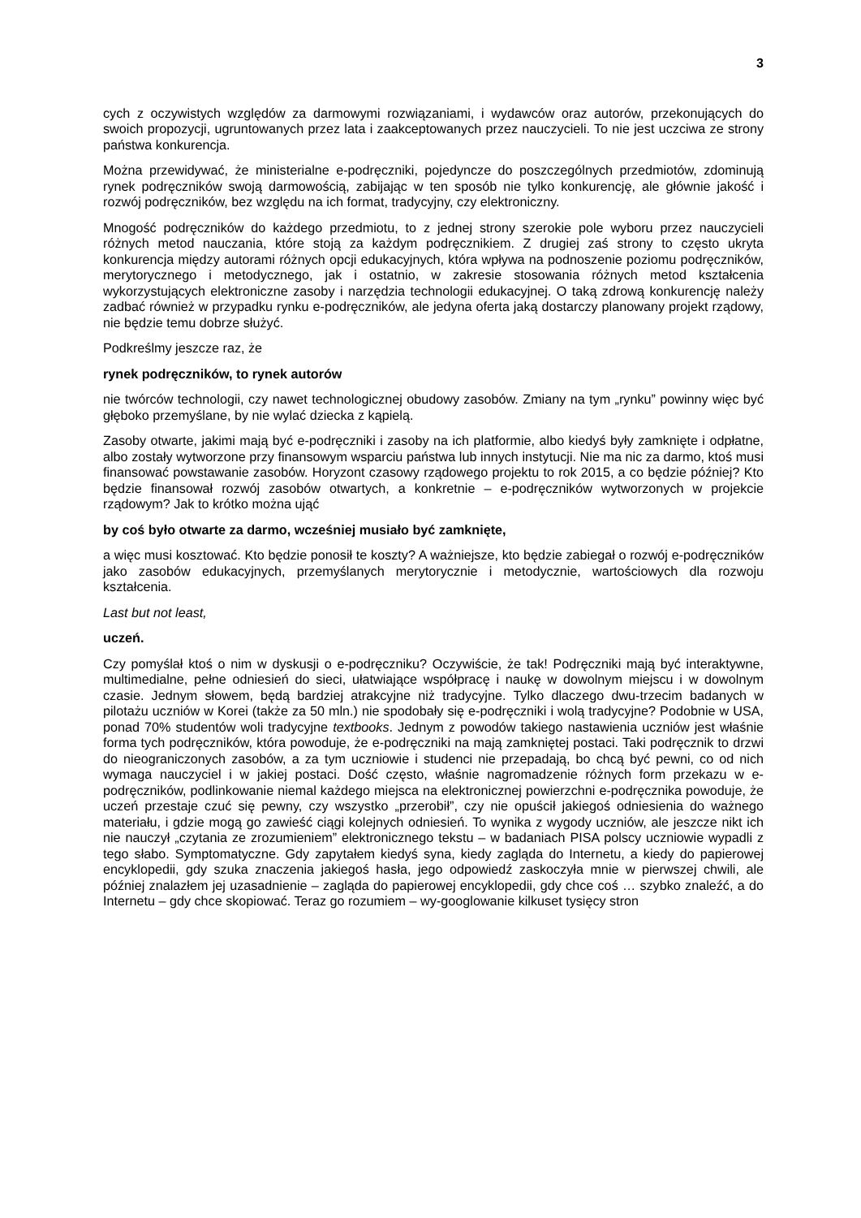3
cych z oczywistych względów za darmowymi rozwiązaniami, i wydawców oraz autorów, przekonujących do swoich propozycji, ugruntowanych przez lata i zaakceptowanych przez nauczycieli. To nie jest uczciwa ze strony państwa konkurencja.
Można przewidywać, że ministerialne e-podręczniki, pojedyncze do poszczególnych przedmiotów, zdominują rynek podręczników swoją darmowością, zabijając w ten sposób nie tylko konkurencję, ale głównie jakość i rozwój podręczników, bez względu na ich format, tradycyjny, czy elektroniczny.
Mnogość podręczników do każdego przedmiotu, to z jednej strony szerokie pole wyboru przez nauczycieli różnych metod nauczania, które stoją za każdym podręcznikiem. Z drugiej zaś strony to często ukryta konkurencja między autorami różnych opcji edukacyjnych, która wpływa na podnoszenie poziomu podręczników, merytorycznego i metodycznego, jak i ostatnio, w zakresie stosowania różnych metod kształcenia wykorzystujących elektroniczne zasoby i narzędzia technologii edukacyjnej. O taką zdrową konkurencję należy zadbać również w przypadku rynku e-podręczników, ale jedyna oferta jaką dostarczy planowany projekt rządowy, nie będzie temu dobrze służyć.
Podkreślmy jeszcze raz, że
rynek podręczników, to rynek autorów
nie twórców technologii, czy nawet technologicznej obudowy zasobów. Zmiany na tym „rynku” powinny więc być głęboko przemyślane, by nie wylać dziecka z kąpielą.
Zasoby otwarte, jakimi mają być e-podręczniki i zasoby na ich platformie, albo kiedyś były zamknięte i odpłatne, albo zostały wytworzone przy finansowym wsparciu państwa lub innych instytucji. Nie ma nic za darmo, ktoś musi finansować powstawanie zasobów. Horyzont czasowy rządowego projektu to rok 2015, a co będzie później? Kto będzie finansował rozwój zasobów otwartych, a konkretnie – e-podręczników wytworzonych w projekcie rządowym? Jak to krótko można ująć
by coś było otwarte za darmo, wcześniej musiało być zamknięte,
a więc musi kosztować. Kto będzie ponosił te koszty? A ważniejsze, kto będzie zabiegał o rozwój e-podręczników jako zasobów edukacyjnych, przemyślanych merytorycznie i metodycznie, wartościowych dla rozwoju kształcenia.
Last but not least,
uczeń.
Czy pomyślał ktoś o nim w dyskusji o e-podręczniku? Oczywiście, że tak! Podręczniki mają być interaktywne, multimedialne, pełne odniesień do sieci, ułatwiające współpracę i naukę w dowolnym miejscu i w dowolnym czasie. Jednym słowem, będą bardziej atrakcyjne niż tradycyjne. Tylko dlaczego dwu-trzecim badanych w pilotażu uczniów w Korei (także za 50 mln.) nie spodobały się e-podręczniki i wolą tradycyjne? Podobnie w USA, ponad 70% studentów woli tradycyjne textbooks. Jednym z powodów takiego nastawienia uczniów jest właśnie forma tych podręczników, która powoduje, że e-podręczniki na mają zamkniętej postaci. Taki podręcznik to drzwi do nieograniczonych zasobów, a za tym uczniowie i studenci nie przepadają, bo chcą być pewni, co od nich wymaga nauczyciel i w jakiej postaci. Dość często, właśnie nagromadzenie różnych form przekazu w e-podręczników, podlinkowanie niemal każdego miejsca na elektronicznej powierzchni e-podręcznika powoduje, że uczeń przestaje czuć się pewny, czy wszystko „przerobił”, czy nie opuścił jakiegoś odniesienia do ważnego materiału, i gdzie mogą go zawieść ciągi kolejnych odniesień. To wynika z wygody uczniów, ale jeszcze nikt ich nie nauczył „czytania ze zrozumieniem” elektronicznego tekstu – w badaniach PISA polscy uczniowie wypadli z tego słabo. Symptomatyczne. Gdy zapytałem kiedyś syna, kiedy zagląda do Internetu, a kiedy do papierowej encyklopedii, gdy szuka znaczenia jakiegoś hasła, jego odpowiedź zaskoczyła mnie w pierwszej chwili, ale później znalazłem jej uzasadnienie – zagląda do papierowej encyklopedii, gdy chce coś … szybko znaleźć, a do Internetu – gdy chce skopiować. Teraz go rozumiem – wy-googlowanie kilkuset tysięcy stron